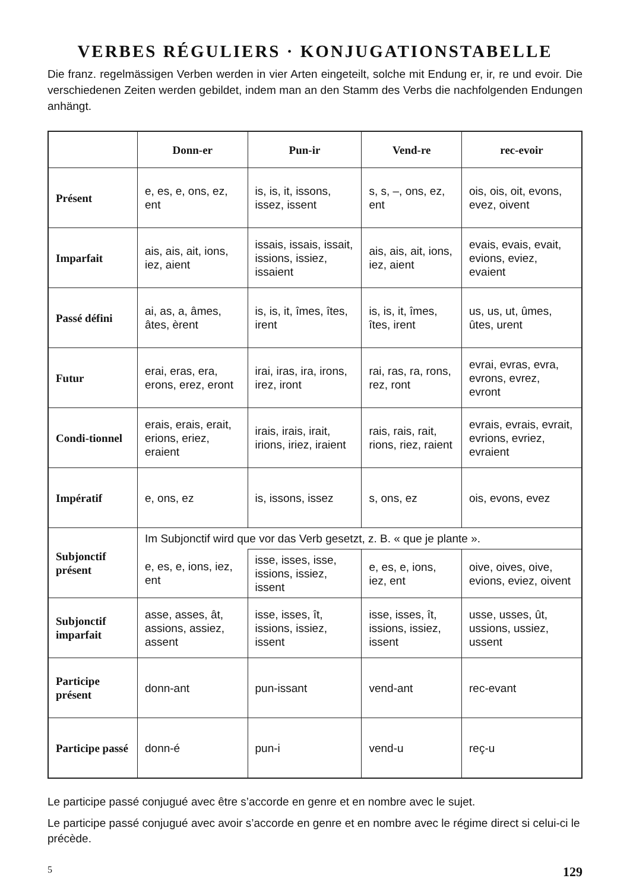VERBES RÉGULIERS · KONJUGATIONSTABELLE
Die franz. regelmässigen Verben werden in vier Arten eingeteilt, solche mit Endung er, ir, re und evoir. Die verschiedenen Zeiten werden gebildet, indem man an den Stamm des Verbs die nachfolgenden Endungen anhängt.
| | Donn-er | Pun-ir | Vend-re | rec-evoir |
| --- | --- | --- | --- | --- |
| Présent | e, es, e, ons, ez, ent | is, is, it, issons, issez, issent | s, s, –, ons, ez, ent | ois, ois, oit, evons, evez, oivent |
| Imparfait | ais, ais, ait, ions, iez, aient | issais, issais, issait, issions, issiez, issaient | ais, ais, ait, ions, iez, aient | evais, evais, evait, evions, eviez, evaient |
| Passé défini | ai, as, a, âmes, âtes, èrent | is, is, it, îmes, îtes, irent | is, is, it, îmes, îtes, irent | us, us, ut, ûmes, ûtes, urent |
| Futur | erai, eras, era, erons, erez, eront | irai, iras, ira, irons, irez, iront | rai, ras, ra, rons, rez, ront | evrai, evras, evra, evrons, evrez, evront |
| Condi-tionnel | erais, erais, erait, erions, eriez, eraient | irais, irais, irait, irions, iriez, iraient | rais, rais, rait, rions, riez, raient | evrais, evrais, evrait, evrions, evriez, evraient |
| Impératif | e, ons, ez | is, issons, issez | s, ons, ez | ois, evons, evez |
| Subjonctif présent | Im Subjonctif wird que vor das Verb gesetzt, z. B. « que je plante ». | | | |
| | e, es, e, ions, iez, ent | isse, isses, isse, issions, issiez, issent | e, es, e, ions, iez, ent | oive, oives, oive, evions, eviez, oivent |
| Subjonctif imparfait | asse, asses, ât, assions, assiez, assent | isse, isses, ît, issions, issiez, issent | isse, isses, ît, issions, issiez, issent | usse, usses, ût, ussions, ussiez, ussent |
| Participe présent | donn-ant | pun-issant | vend-ant | rec-evant |
| Participe passé | donn-é | pun-i | vend-u | reç-u |
Le participe passé conjugué avec être s’accorde en genre et en nombre avec le sujet.
Le participe passé conjugué avec avoir s’accorde en genre et en nombre avec le régime direct si celui-ci le précède.
5 129